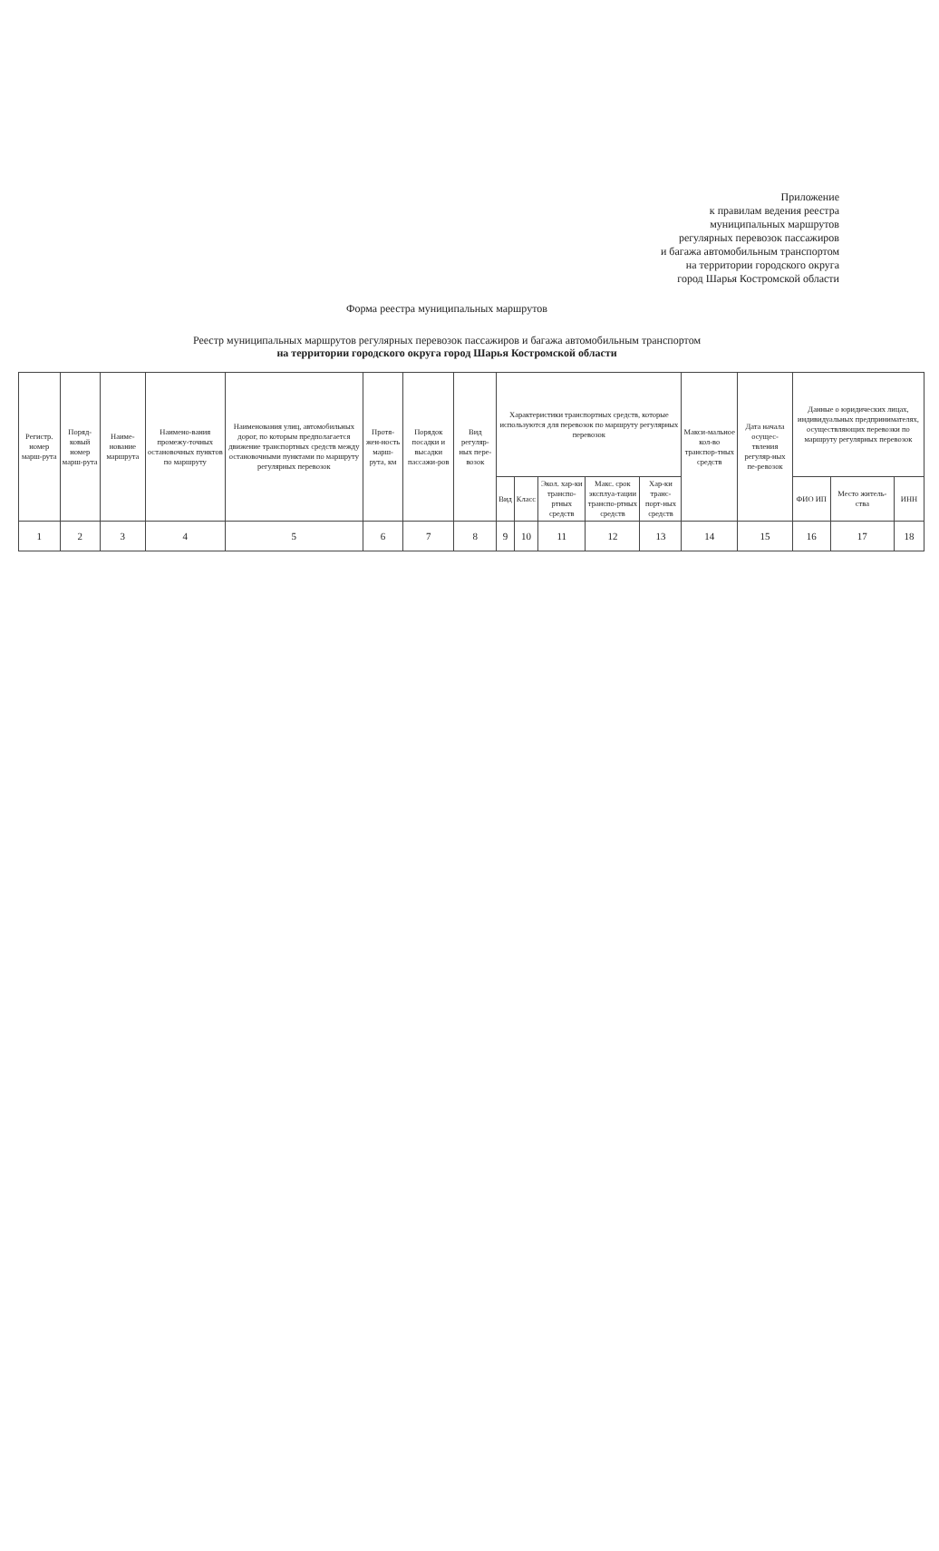Приложение
к правилам ведения реестра
муниципальных маршрутов
регулярных перевозок пассажиров
и багажа автомобильным транспортом
на территории городского округа
город Шарья Костромской области
Форма реестра муниципальных маршрутов
Реестр муниципальных маршрутов регулярных перевозок пассажиров и багажа автомобильным транспортом
на территории городского округа город Шарья Костромской области
| Регистр. номер марш-рута | Поряд-ковый номер марш-рута | Наиме-нование маршрута | Наимено-вания промежу-точных остановочных пунктов по маршруту | Наименования улиц, автомобильных дорог, по которым предполагается движение транспортных средств между остановочными пунктами по маршруту регулярных перевозок | Протя-жен-ность марш-рута, км | Порядок посадки и высадки пассажи-ров | Вид регуляр-ных пере-возок | Характеристики транспортных средств, которые используются для перевозок по маршруту регулярных перевозок | | | | | Макси-мальное кол-во транспор-тных средств | Дата начала осущес-твления регуляр-ных пе-ревозок | Данные о юридических лицах, индивидуальных предпринимателях, осуществляющих перевозки по маршруту регулярных перевозок | | |
| --- | --- | --- | --- | --- | --- | --- | --- | --- | --- | --- | --- | --- | --- | --- | --- | --- | --- |
| | | | | | | | | Вид | Класс | Экол. хар-ки транспо-ртных средств | Макс. срок эксплуа-тации транспо-ртных средств | Хар-ки транс-порт-ных средств | | | ФИО ИП | Место житель-ства | ИНН |
| 1 | 2 | 3 | 4 | 5 | 6 | 7 | 8 | 9 | 10 | 11 | 12 | 13 | 14 | 15 | 16 | 17 | 18 |